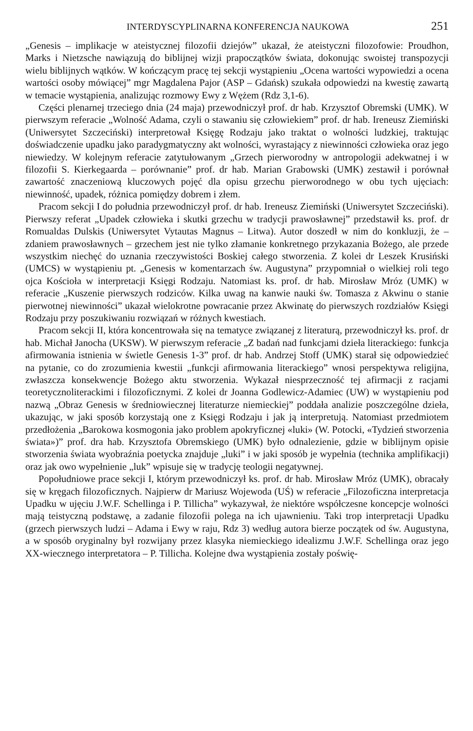INTERDYSCYPLINARNA KONFERENCJA NAUKOWA 251
„Genesis – implikacje w ateistycznej filozofii dziejów” ukazał, że ateistyczni filozofowie: Proudhon, Marks i Nietzsche nawiązują do biblijnej wizji prapoczątków świata, dokonując swoistej transpozycji wielu biblijnych wątków. W kończącym pracę tej sekcji wystąpieniu „Ocena wartości wypowiedzi a ocena wartości osoby mówiącej” mgr Magdalena Pajor (ASP – Gdańsk) szukała odpowiedzi na kwestię zawartą w temacie wystąpienia, analizując rozmowy Ewy z Wężem (Rdz 3,1-6).
Części plenarnej trzeciego dnia (24 maja) przewodniczył prof. dr hab. Krzysztof Obremski (UMK). W pierwszym referacie „Wolność Adama, czyli o stawaniu się człowiekiem” prof. dr hab. Ireneusz Ziemiński (Uniwersytet Szczeciński) interpretował Księgę Rodzaju jako traktat o wolności ludzkiej, traktując doświadczenie upadku jako paradygmatyczny akt wolności, wyrastający z niewinności człowieka oraz jego niewiedzy. W kolejnym referacie zatytułowanym „Grzech pierworodny w antropologii adekwatnej i w filozofii S. Kierkegaarda – porównanie” prof. dr hab. Marian Grabowski (UMK) zestawił i porównał zawartość znaczeniową kluczowych pojęć dla opisu grzechu pierworodnego w obu tych ujęciach: niewinność, upadek, różnica pomiędzy dobrem i złem.
Pracom sekcji I do południa przewodniczył prof. dr hab. Ireneusz Ziemiński (Uniwersytet Szczeciński). Pierwszy referat „Upadek człowieka i skutki grzechu w tradycji prawosławnej” przedstawił ks. prof. dr Romualdas Dulskis (Uniwersytet Vytautas Magnus – Litwa). Autor doszedł w nim do konkluzji, że – zdaniem prawosławnych – grzechem jest nie tylko złamanie konkretnego przykazania Bożego, ale przede wszystkim niechęć do uznania rzeczywistości Boskiej całego stworzenia. Z kolei dr Leszek Krusiński (UMCS) w wystąpieniu pt. „Genesis w komentarzach św. Augustyna” przypomniał o wielkiej roli tego ojca Kościoła w interpretacji Księgi Rodzaju. Natomiast ks. prof. dr hab. Mirosław Mróz (UMK) w referacie „Kuszenie pierwszych rodziców. Kilka uwag na kanwie nauki św. Tomasza z Akwinu o stanie pierwotnej niewinności” ukazał wielokrotne powracanie przez Akwinatę do pierwszych rozdziałów Księgi Rodzaju przy poszukiwaniu rozwiązań w różnych kwestiach.
Pracom sekcji II, która koncentrowała się na tematyce związanej z literaturą, przewodniczył ks. prof. dr hab. Michał Janocha (UKSW). W pierwszym referacie „Z badań nad funkcjami dzieła literackiego: funkcja afirmowania istnienia w świetle Genesis 1-3” prof. dr hab. Andrzej Stoff (UMK) starał się odpowiedzieć na pytanie, co do zrozumienia kwestii „funkcji afirmowania literackiego” wnosi perspektywa religijna, zwłaszcza konsekwencje Bożego aktu stworzenia. Wykazał niesprzeczność tej afirmacji z racjami teoretycznoliterackimi i filozoficznymi. Z kolei dr Joanna Godlewicz-Adamiec (UW) w wystąpieniu pod nazwą „Obraz Genesis w średniowiecznej literaturze niemieckiej” poddała analizie poszczególne dzieła, ukazując, w jaki sposób korzystają one z Księgi Rodzaju i jak ją interpretują. Natomiast przedmiotem przedłożenia „Barokowa kosmogonia jako problem apokryficznej «luki» (W. Potocki, «Tydzień stworzenia świata»)” prof. dra hab. Krzysztofa Obremskiego (UMK) było odnalezienie, gdzie w biblijnym opisie stworzenia świata wyobraźnia poetycka znajduje „luki” i w jaki sposób je wypełnia (technika amplifikacji) oraz jak owo wypełnienie „luk” wpisuje się w tradycję teologii negatywnej.
Popołudniowe prace sekcji I, którym przewodniczył ks. prof. dr hab. Mirosław Mróz (UMK), obracały się w kręgach filozoficznych. Najpierw dr Mariusz Wojewoda (UŚ) w referacie „Filozoficzna interpretacja Upadku w ujęciu J.W.F. Schellinga i P. Tillicha” wykazywał, że niektóre współczesne koncepcje wolności mają teistyczną podstawę, a zadanie filozofii polega na ich ujawnieniu. Taki trop interpretacji Upadku (grzech pierwszych ludzi – Adama i Ewy w raju, Rdz 3) według autora bierze początek od św. Augustyna, a w sposób oryginalny był rozwijany przez klasyka niemieckiego idealizmu J.W.F. Schellinga oraz jego XX-wiecznego interpretatora – P. Tillicha. Kolejne dwa wystąpienia zostały poświę-